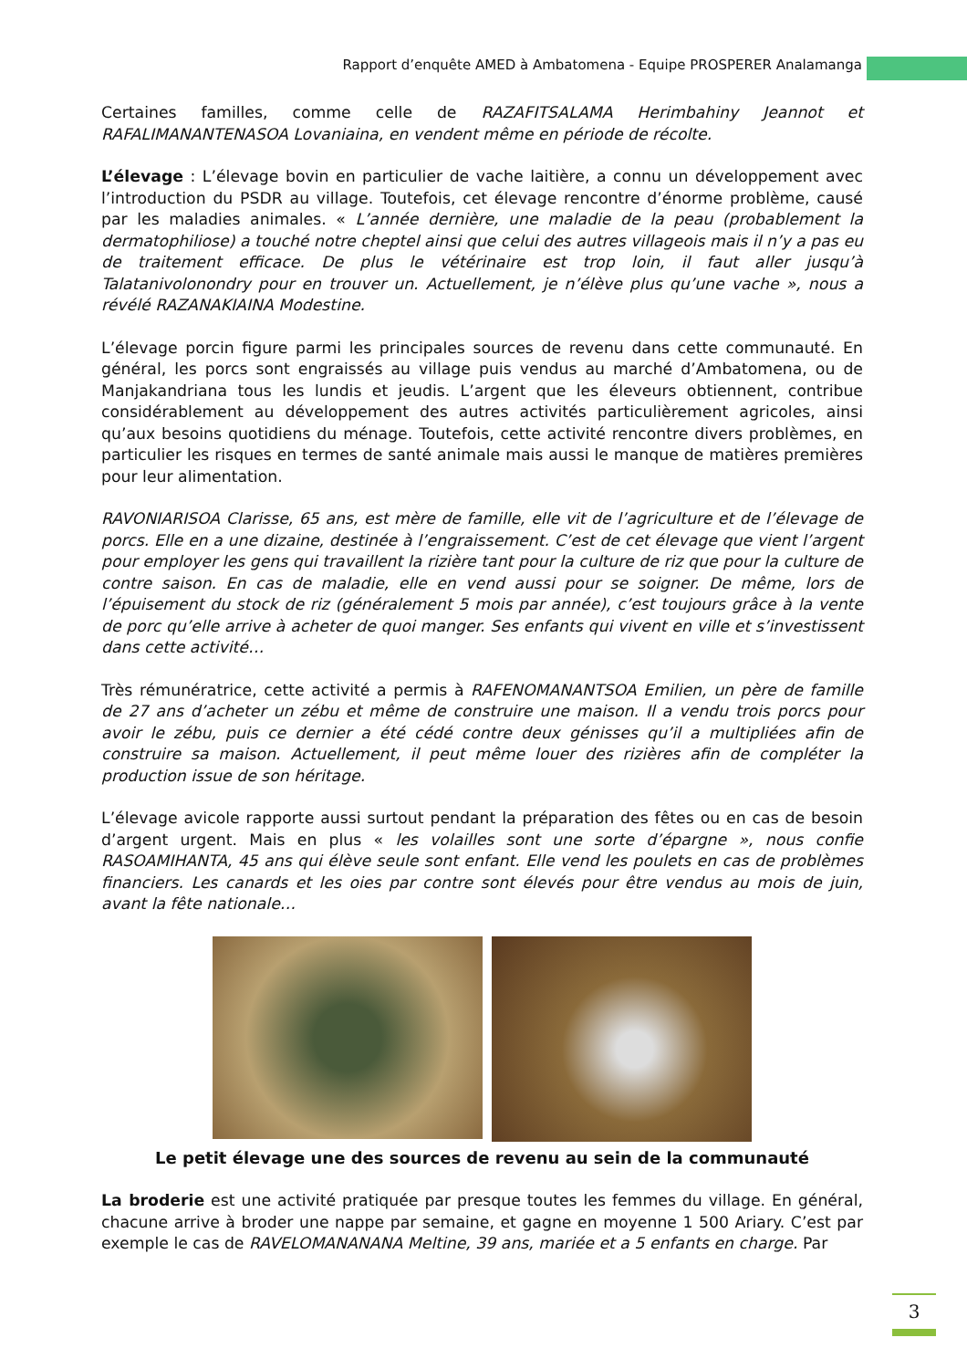Rapport d’enquête AMED à Ambatomena - Equipe PROSPERER Analamanga
Certaines familles, comme celle de RAZAFITSALAMA Herimbahiny Jeannot et RAFALIMANANTENASOA Lovaniaina, en vendent même en période de récolte.
L’élevage : L’élevage bovin en particulier de vache laitière, a connu un développement avec l’introduction du PSDR au village. Toutefois, cet élevage rencontre d’énorme problème, causé par les maladies animales. « L’année dernière, une maladie de la peau (probablement la dermatophiliose) a touché notre cheptel ainsi que celui des autres villageois mais il n’y a pas eu de traitement efficace. De plus le vétérinaire est trop loin, il faut aller jusqu’à Talatanivolonondry pour en trouver un. Actuellement, je n’élève plus qu’une vache », nous a révélé RAZANAKIAINA Modestine.
L’élevage porcin figure parmi les principales sources de revenu dans cette communauté. En général, les porcs sont engraissés au village puis vendus au marché d’Ambatomena, ou de Manjakandriana tous les lundis et jeudis. L’argent que les éleveurs obtiennent, contribue considérablement au développement des autres activités particulièrement agricoles, ainsi qu’aux besoins quotidiens du ménage. Toutefois, cette activité rencontre divers problèmes, en particulier les risques en termes de santé animale mais aussi le manque de matières premières pour leur alimentation.
RAVONIARISOA Clarisse, 65 ans, est mère de famille, elle vit de l’agriculture et de l’élevage de porcs. Elle en a une dizaine, destinée à l’engraissement. C’est de cet élevage que vient l’argent pour employer les gens qui travaillent la rizière tant pour la culture de riz que pour la culture de contre saison. En cas de maladie, elle en vend aussi pour se soigner. De même, lors de l’épuisement du stock de riz (généralement 5 mois par année), c’est toujours grâce à la vente de porc qu’elle arrive à acheter de quoi manger. Ses enfants qui vivent en ville et s’investissent dans cette activité…
Très rémunératrice, cette activité a permis à RAFENOMANANTSOA Emilien, un père de famille de 27 ans d’acheter un zébu et même de construire une maison. Il a vendu trois porcs pour avoir le zébu, puis ce dernier a été cédé contre deux génisses qu’il a multipliées afin de construire sa maison. Actuellement, il peut même louer des rizières afin de compléter la production issue de son héritage.
L’élevage avicole rapporte aussi surtout pendant la préparation des fêtes ou en cas de besoin d’argent urgent. Mais en plus « les volailles sont une sorte d’épargne », nous confie RASOAMIHANTA, 45 ans qui élève seule sont enfant. Elle vend les poulets en cas de problèmes financiers. Les canards et les oies par contre sont élevés pour être vendus au mois de juin, avant la fête nationale…
Le petit élevage une des sources de revenu au sein de la communauté
La broderie est une activité pratiquée par presque toutes les femmes du village. En général, chacune arrive à broder une nappe par semaine, et gagne en moyenne 1 500 Ariary. C’est par exemple le cas de RAVELOMANANANA Meltine, 39 ans, mariée et a 5 enfants en charge. Par
3